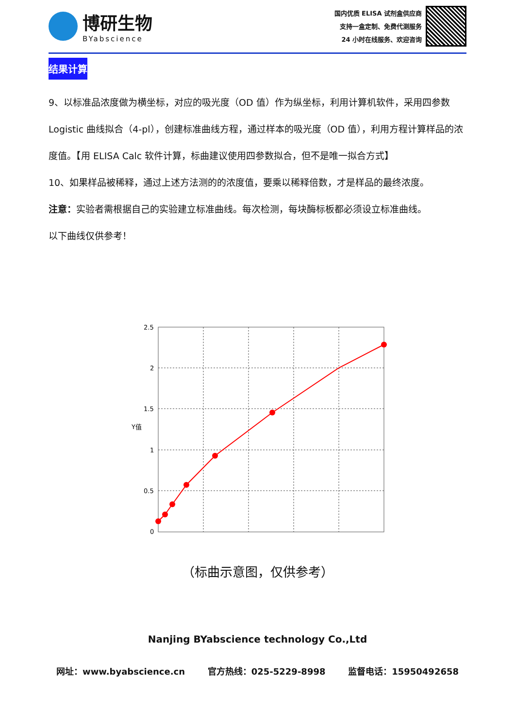博研生物
BYabscience
国内优质 ELISA 试剂盒供应商
支持一盒定制、免费代测服务
24 小时在线服务、欢迎咨询
结果计算
9、以标准品浓度做为横坐标，对应的吸光度（OD 值）作为纵坐标，利用计算机软件，采用四参数 Logistic 曲线拟合（4-pl），创建标准曲线方程，通过样本的吸光度（OD 值），利用方程计算样品的浓度值。【用 ELISA Calc 软件计算，标曲建议使用四参数拟合，但不是唯一拟合方式】
10、如果样品被稀释，通过上述方法测的的浓度值，要乘以稀释倍数，才是样品的最终浓度。
注意：实验者需根据自己的实验建立标准曲线。每次检测，每块酶标板都必须设立标准曲线。
以下曲线仅供参考！
Y值
2.5
2
1.5
1
0.5
0
（标曲示意图，仅供参考）
Nanjing BYabscience technology Co.,Ltd
网址：www.byabscience.cn 官方热线：025-5229-8998 监督电话：15950492658